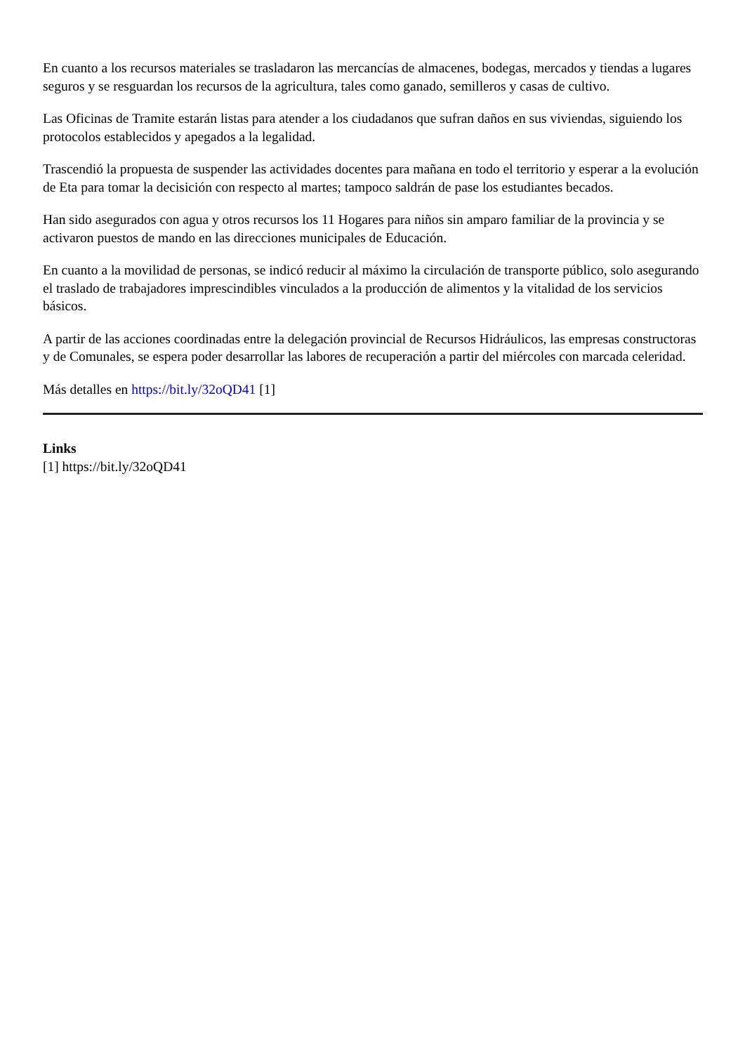En cuanto a los recursos materiales se trasladaron las mercancías de almacenes, bodegas, mercados y tiendas a lugares seguros y se resguardan los recursos de la agricultura, tales como ganado, semilleros y casas de cultivo.
Las Oficinas de Tramite estarán listas para atender a los ciudadanos que sufran daños en sus viviendas, siguiendo los protocolos establecidos y apegados a la legalidad.
Trascendió la propuesta de suspender las actividades docentes para mañana en todo el territorio y esperar a la evolución de Eta para tomar la decisición con respecto al martes; tampoco saldrán de pase los estudiantes becados.
Han sido asegurados con agua y otros recursos los 11 Hogares para niños sin amparo familiar de la provincia y se activaron puestos de mando en las direcciones municipales de Educación.
En cuanto a la movilidad de personas, se indicó reducir al máximo la circulación de transporte público, solo asegurando el traslado de trabajadores imprescindibles vinculados a la producción de alimentos y la vitalidad de los servicios básicos.
A partir de las acciones coordinadas entre la delegación provincial de Recursos Hidráulicos, las empresas constructoras y de Comunales, se espera poder desarrollar las labores de recuperación a partir del miércoles con marcada celeridad.
Más detalles en https://bit.ly/32oQD41 [1]
Links
[1] https://bit.ly/32oQD41